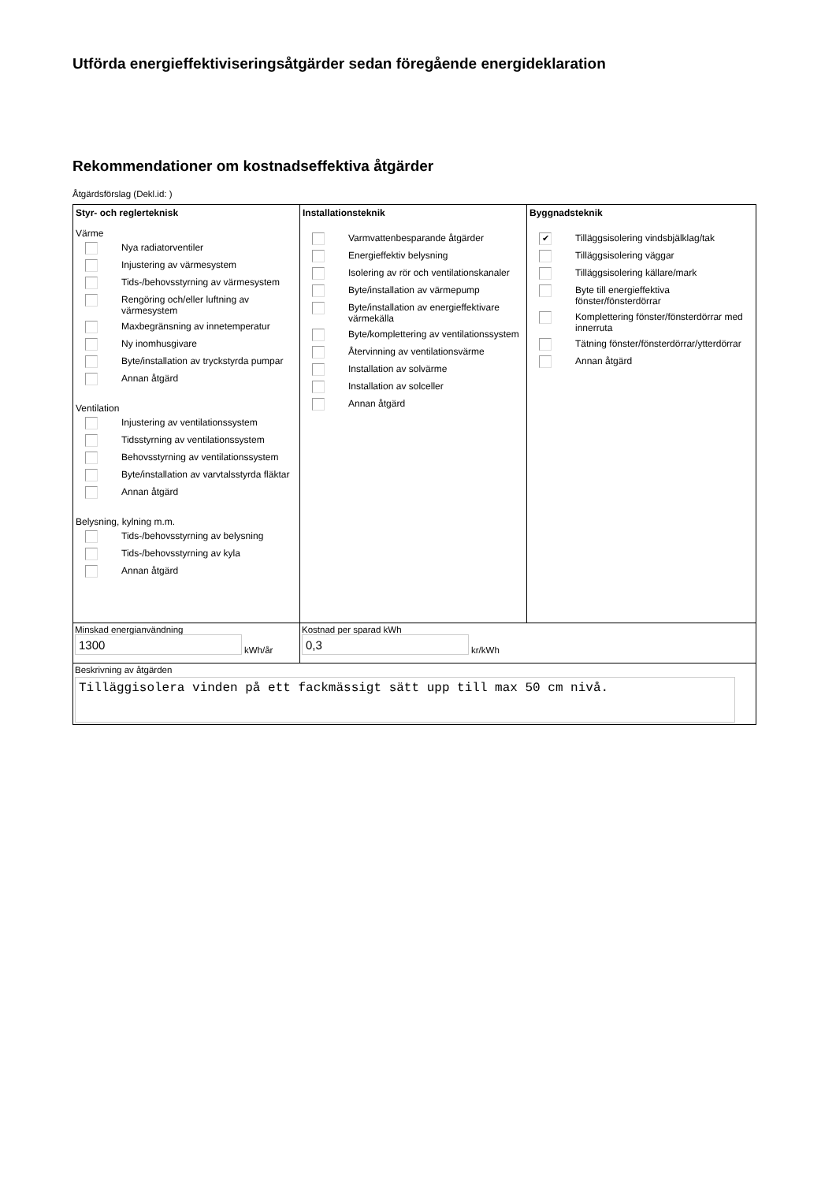Utförda energieffektiviseringsåtgärder sedan föregående energideklaration
Rekommendationer om kostnadseffektiva åtgärder
Åtgärdsförslag (Dekl.id: )
Styr- och reglerteknisk
Värme
Nya radiatorventiler
Injustering av värmesystem
Tids-/behovsstyrning av värmesystem
Rengöring och/eller luftning av värmesystem
Maxbegränsning av innetemperatur
Ny inomhusgivare
Byte/installation av tryckstyrda pumpar
Annan åtgärd
Ventilation
Injustering av ventilationssystem
Tidsstyrning av ventilationssystem
Behovsstyrning av ventilationssystem
Byte/installation av varvtalsstyrda fläktar
Annan åtgärd
Belysning, kylning m.m.
Tids-/behovsstyrning av belysning
Tids-/behovsstyrning av kyla
Annan åtgärd
Installationsteknik
Varmvattenbesparande åtgärder
Energieffektiv belysning
Isolering av rör och ventilationskanaler
Byte/installation av värmepump
Byte/installation av energieffektivare värmekälla
Byte/komplettering av ventilationssystem
Återvinning av ventilationsvärme
Installation av solvärme
Installation av solceller
Annan åtgärd
Byggnadsteknik
✔ Tilläggsisolering vindsbjälklag/tak
Tilläggsisolering väggar
Tilläggsisolering källare/mark
Byte till energieffektiva fönster/fönsterdörrar
Komplettering fönster/fönsterdörrar med innerruta
Tätning fönster/fönsterdörrar/ytterdörrar
Annan åtgärd
Minskad energianvändning
1300
kWh/år
Kostnad per sparad kWh
0,3
kr/kWh
Beskrivning av åtgärden
Tilläggisolera vinden på ett fackmässigt sätt upp till max 50 cm nivå.